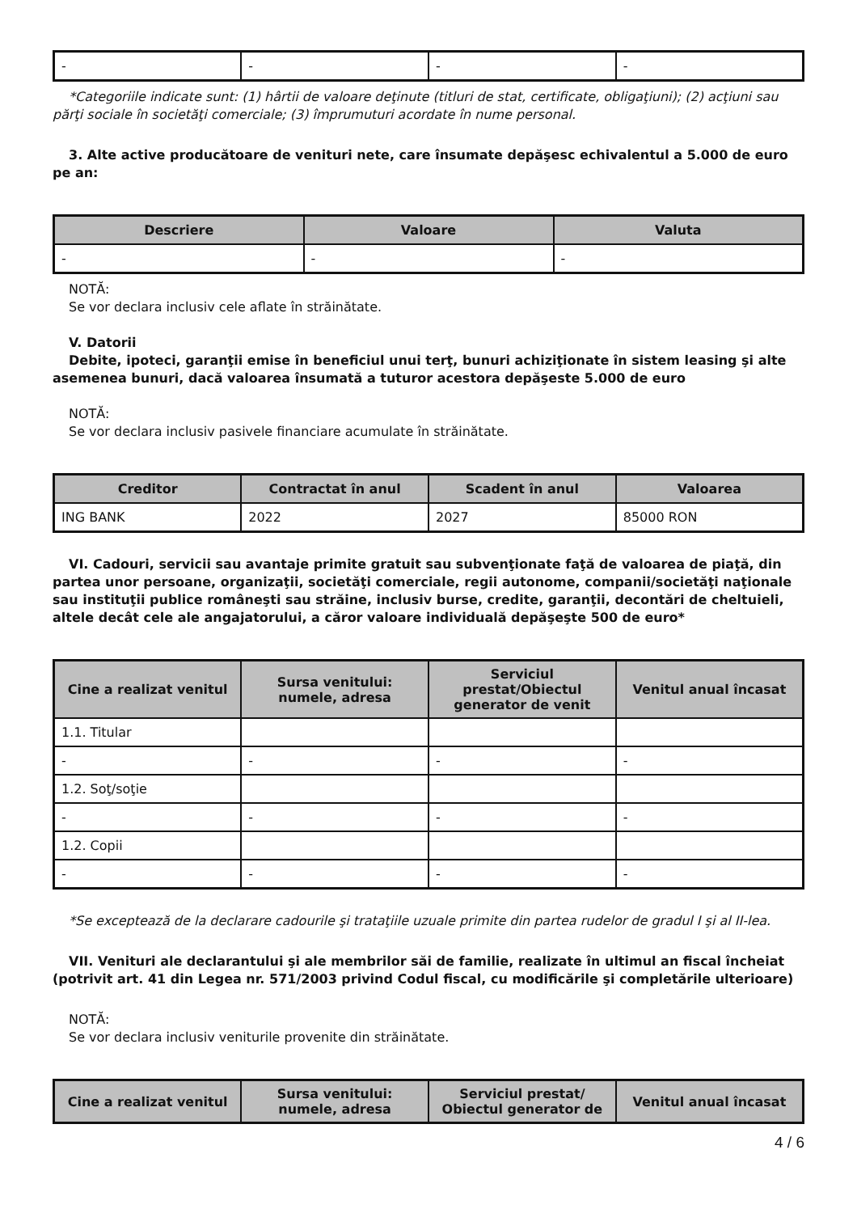| - | - | - | - |
*Categoriile indicate sunt: (1) hârtii de valoare deţinute (titluri de stat, certificate, obligaţiuni); (2) acţiuni sau părţi sociale în societăţi comerciale; (3) împrumuturi acordate în nume personal.
3. Alte active producătoare de venituri nete, care însumate depăşesc echivalentul a 5.000 de euro pe an:
| Descriere | Valoare | Valuta |
| --- | --- | --- |
| - | - | - |
NOTĂ:
Se vor declara inclusiv cele aflate în străinătate.
V. Datorii
Debite, ipoteci, garanţii emise în beneficiul unui terţ, bunuri achiziţionate în sistem leasing şi alte asemenea bunuri, dacă valoarea însumată a tuturor acestora depăşeste 5.000 de euro
NOTĂ:
Se vor declara inclusiv pasivele financiare acumulate în străinătate.
| Creditor | Contractat în anul | Scadent în anul | Valoarea |
| --- | --- | --- | --- |
| ING BANK | 2022 | 2027 | 85000 RON |
VI. Cadouri, servicii sau avantaje primite gratuit sau subvenţionate faţă de valoarea de piaţă, din partea unor persoane, organizaţii, societăţi comerciale, regii autonome, companii/societăţi naţionale sau instituţii publice româneşti sau străine, inclusiv burse, credite, garanţii, decontări de cheltuieli, altele decât cele ale angajatorului, a căror valoare individuală depăşeşte 500 de euro*
| Cine a realizat venitul | Sursa venitului: numele, adresa | Serviciul prestat/Obiectul generator de venit | Venitul anual încasat |
| --- | --- | --- | --- |
| 1.1. Titular | | | |
| - | - | - | - |
| 1.2. Soţ/soţie | | | |
| - | - | - | - |
| 1.2. Copii | | | |
| - | - | - | - |
*Se exceptează de la declarare cadourile şi trataţiile uzuale primite din partea rudelor de gradul I şi al II-lea.
VII. Venituri ale declarantului şi ale membrilor săi de familie, realizate în ultimul an fiscal încheiat (potrivit art. 41 din Legea nr. 571/2003 privind Codul fiscal, cu modificările şi completările ulterioare)
NOTĂ:
Se vor declara inclusiv veniturile provenite din străinătate.
| Cine a realizat venitul | Sursa venitului: numele, adresa | Serviciul prestat/ Obiectul generator de | Venitul anual încasat |
| --- | --- | --- | --- |
4 / 6